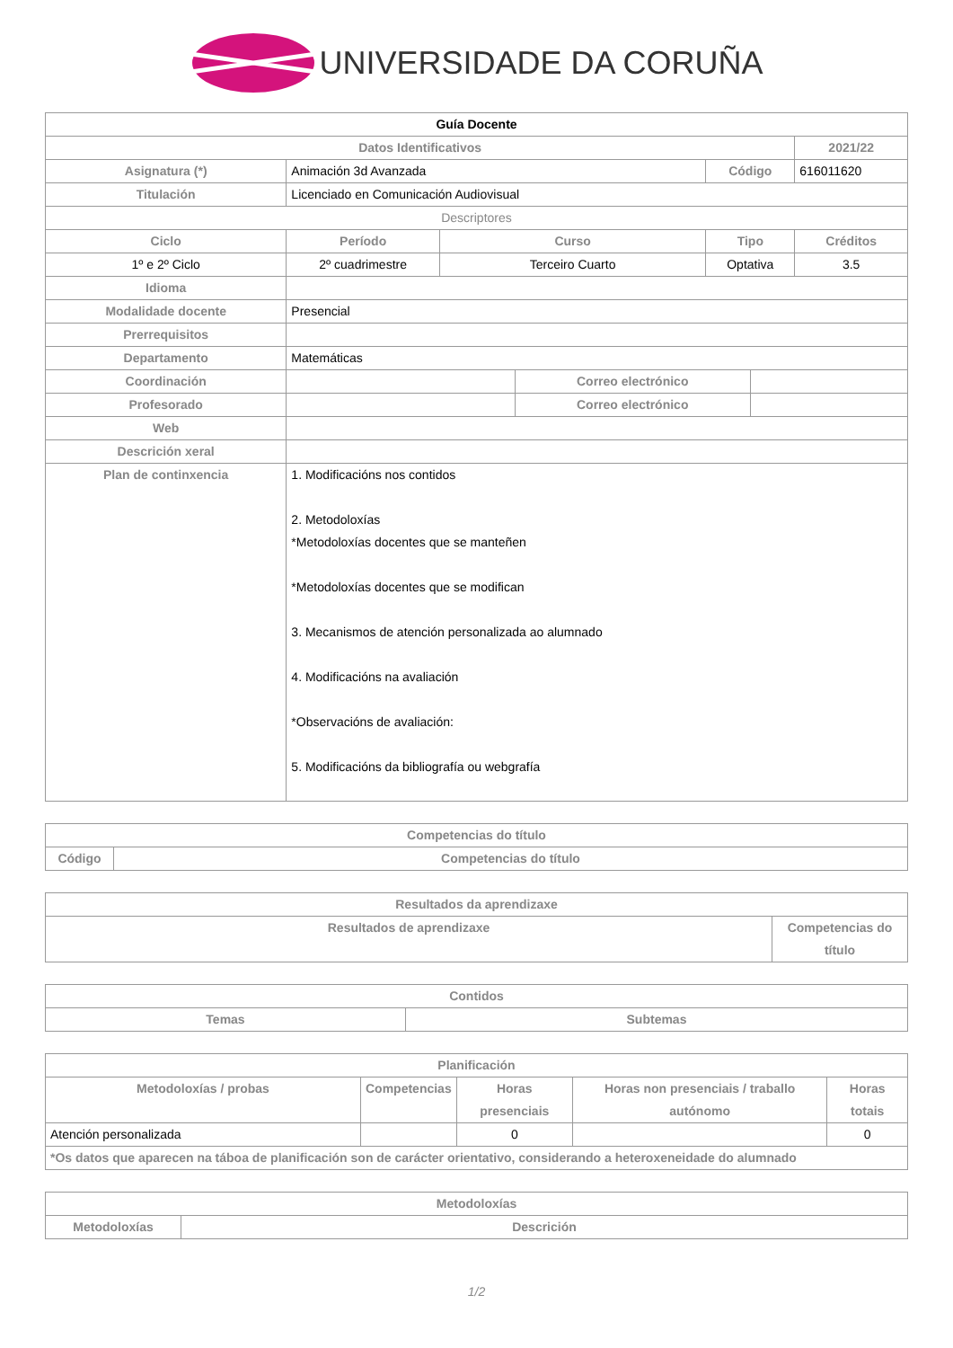UNIVERSIDADE DA CORUÑA
| Guía Docente | | | | | | |
| Datos Identificativos | | | | | | 2021/22 |
| Asignatura (*) | Animación 3d Avanzada | | | Código | | 616011620 |
| Titulación | Licenciado en Comunicación Audiovisual | | | | | |
| Descriptores | | | | | | |
| Ciclo | Período | Curso | | Tipo | | Créditos |
| 1º e 2º Ciclo | 2º cuadrimestre | Terceiro Cuarto | | Optativa | | 3.5 |
| Idioma | | | | | | |
| Modalidade docente | Presencial | | | | | |
| Prerrequisitos | | | | | | |
| Departamento | Matemáticas | | | | | |
| Coordinación | | | Correo electrónico | | | |
| Profesorado | | | Correo electrónico | | | |
| Web | | | | | | |
| Descrición xeral | | | | | | |
| Plan de continxencia | 1. Modificacións nos contidos 2. Metodoloxías *Metodoloxías docentes que se manteñen *Metodoloxías docentes que se modifican 3. Mecanismos de atención personalizada ao alumnado 4. Modificacións na avaliación *Observacións de avaliación: 5. Modificacións da bibliografía ou webgrafía | | | | | |
| Competencias do título | |
| --- | --- |
| Código | Competencias do título |
| Resultados da aprendizaxe | |
| --- | --- |
| Resultados de aprendizaxe | Competencias do título |
| Contidos | |
| --- | --- |
| Temas | Subtemas |
| Planificación | | | | |
| --- | --- | --- | --- | --- |
| Metodoloxías / probas | Competencias | Horas presenciais | Horas non presenciais / traballo autónomo | Horas totais |
| Atención personalizada | | 0 | | 0 |
| *Os datos que aparecen na táboa de planificación son de carácter orientativo, considerando a heteroxeneidade do alumnado | | | | |
| Metodoloxías | |
| --- | --- |
| Metodoloxías | Descrición |
1/2